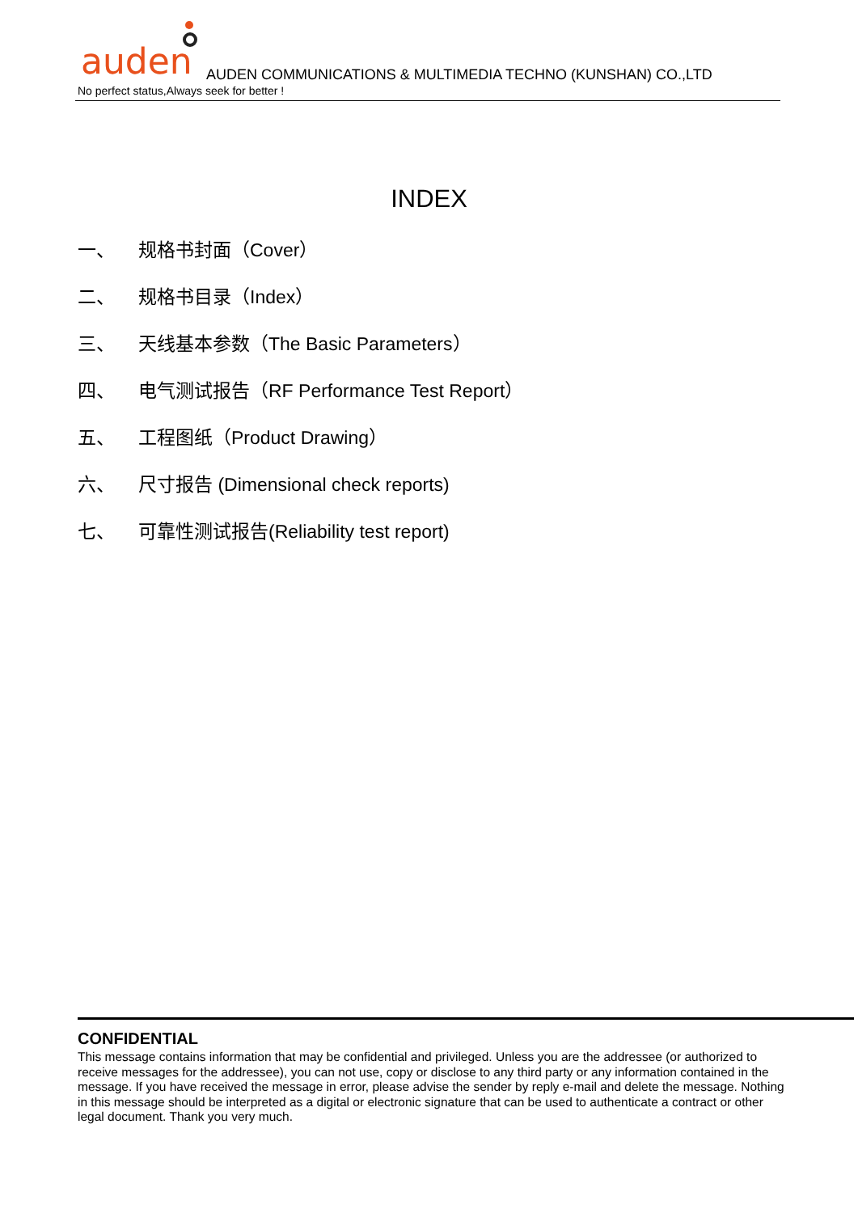auden
AUDEN COMMUNICATIONS & MULTIMEDIA TECHNO (KUNSHAN) CO.,LTD
No perfect status,Always seek for better !
INDEX
一、 规格书封面（Cover）
二、 规格书目录（Index）
三、 天线基本参数（The Basic Parameters）
四、 电气测试报告（RF Performance Test Report）
五、 工程图纸（Product Drawing）
六、 尺寸报告 (Dimensional check reports)
七、 可靠性测试报告(Reliability test report)
CONFIDENTIAL
This message contains information that may be confidential and privileged. Unless you are the addressee (or authorized to receive messages for the addressee), you can not use, copy or disclose to any third party or any information contained in the message. If you have received the message in error, please advise the sender by reply e-mail and delete the message. Nothing in this message should be interpreted as a digital or electronic signature that can be used to authenticate a contract or other legal document. Thank you very much.